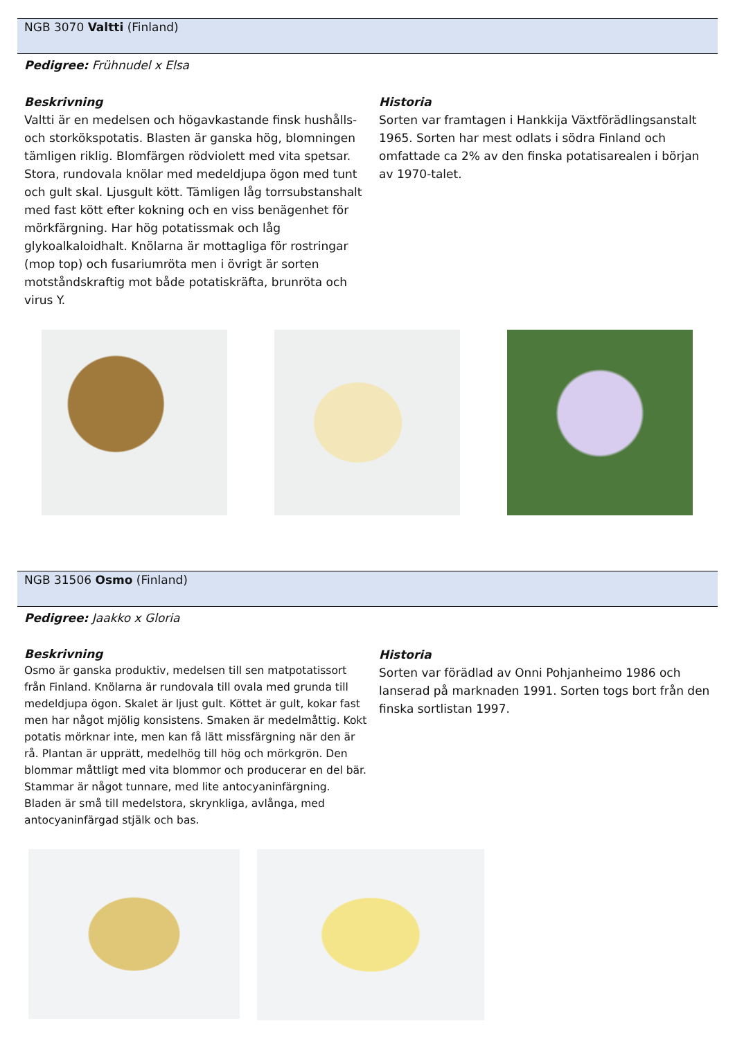NGB 3070 Valtti (Finland)
Pedigree: Frühnudel x Elsa
Beskrivning
Valtti är en medelsen och högavkastande finsk hushålls- och storkökspotatis. Blasten är ganska hög, blomningen tämligen riklig. Blomfärgen rödviolett med vita spetsar. Stora, rundovala knölar med medeldjupa ögon med tunt och gult skal. Ljusgult kött. Tämligen låg torrsubstanshalt med fast kött efter kokning och en viss benägenhet för mörkfärgning. Har hög potatissmak och låg glykoalkaloidhalt. Knölarna är mottagliga för rostringar (mop top) och fusariumröta men i övrigt är sorten motståndskraftig mot både potatiskräfta, brunröta och virus Y.
Historia
Sorten var framtagen i Hankkija Växtförädlingsanstalt 1965. Sorten har mest odlats i södra Finland och omfattade ca 2% av den finska potatisarealen i början av 1970-talet.
NGB 31506 Osmo (Finland)
Pedigree: Jaakko x Gloria
Beskrivning
Osmo är ganska produktiv, medelsen till sen matpotatissort från Finland. Knölarna är rundovala till ovala med grunda till medeldjupa ögon. Skalet är ljust gult. Köttet är gult, kokar fast men har något mjölig konsistens. Smaken är medelmåttig. Kokt potatis mörknar inte, men kan få lätt missfärgning när den är rå. Plantan är upprätt, medelhög till hög och mörkgrön. Den blommar måttligt med vita blommor och producerar en del bär. Stammar är något tunnare, med lite antocyaninfärgning. Bladen är små till medelstora, skrynkliga, avlånga, med antocyaninfärgad stjälk och bas.
Historia
Sorten var förädlad av Onni Pohjanheimo 1986 och lanserad på marknaden 1991. Sorten togs bort från den finska sortlistan 1997.